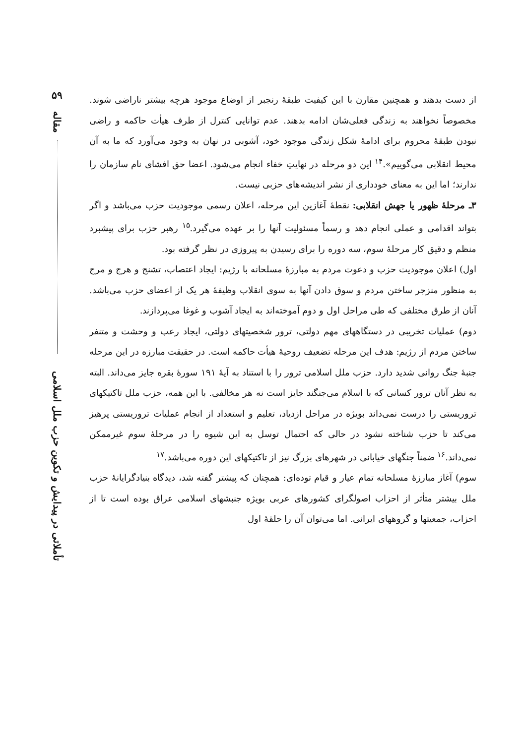۵۹
مقاله
تأملاتی در پیدایش و تکوین حزب ملل اسلامی
از دست بدهند و همچنین مقارن با این کیفیت طبقهٔ رنجبر از اوضاع موجود هرچه بیشتر ناراضی شوند. مخصوصاً نخواهند به زندگی فعلی‌شان ادامه بدهند. عدم توانایی کنترل از طرف هیأت حاکمه و راضی نبودن طبقهٔ محروم برای ادامهٔ شکل زندگی موجود خود، آشوبی در نهان به وجود می‌آورد که ما به آن محیط انقلابی می‌گوییم».<sup>۱۴</sup> این دو مرحله در نهایتِ خفاء انجام می‌شود. اعضا حق افشای نام سازمان را ندارند؛ اما این به معنای خودداری از نشر اندیشه‌های حزبی نیست.
۳ـ مرحلهٔ ظهور یا جهش انقلابی: نقطهٔ آغازین این مرحله، اعلان رسمی موجودیت حزب می‌باشد و اگر بتواند اقدامی و عملی انجام دهد و رسماً مسئولیت آنها را بر عهده می‌گیرد.<sup>۱۵</sup> رهبر حزب برای پیشبرد منظم و دقیق کار مرحلهٔ سوم، سه دوره را برای رسیدن به پیروزی در نظر گرفته بود.
اول) اعلان موجودیت حزب و دعوت مردم به مبارزهٔ مسلحانه با رژیم: ایجاد اعتصاب، تشنج و هرج و مرج به منظور منزجر ساختن مردم و سوق دادن آنها به سوی انقلاب وظیفهٔ هر یک از اعضای حزب می‌باشد. آنان از طرق مختلفی که طی مراحل اول و دوم آموخته‌اند به ایجاد آشوب و غوغا می‌پردازند.
دوم) عملیات تخریبی در دستگاههای مهم دولتی، ترور شخصیتهای دولتی، ایجاد رعب و وحشت و متنفر ساختن مردم از رژیم: هدف این مرحله تضعیف روحیهٔ هیأت حاکمه است. در حقیقت مبارزه در این مرحله جنبهٔ جنگ روانی شدید دارد. حزب ملل اسلامی ترور را با استناد به آیهٔ ۱۹۱ سورهٔ بقره جایز می‌داند. البته به نظر آنان ترور کسانی که با اسلام می‌جنگند جایز است نه هر مخالفی. با این همه، حزب ملل تاکتیکهای تروریستی را درست نمی‌داند بویژه در مراحل ازدیاد، تعلیم و استعداد از انجام عملیات تروریستی پرهیز می‌کند تا حزب شناخته نشود در حالی که احتمال توسل به این شیوه را در مرحلهٔ سوم غیرممکن نمی‌داند.<sup>۱۶</sup> ضمناً جنگهای خیابانی در شهرهای بزرگ نیز از تاکتیکهای این دوره می‌باشد.<sup>۱۷</sup>
سوم) آغاز مبارزهٔ مسلحانه تمام عیار و قیام توده‌ای: همچنان که پیشتر گفته شد، دیدگاه بنیادگرایانهٔ حزب ملل بیشتر متأثر از احزاب اصولگرای کشورهای عربی بویژه جنبشهای اسلامی عراق بوده است تا از احزاب، جمعیتها و گروههای ایرانی. اما می‌توان آن را حلقهٔ اول